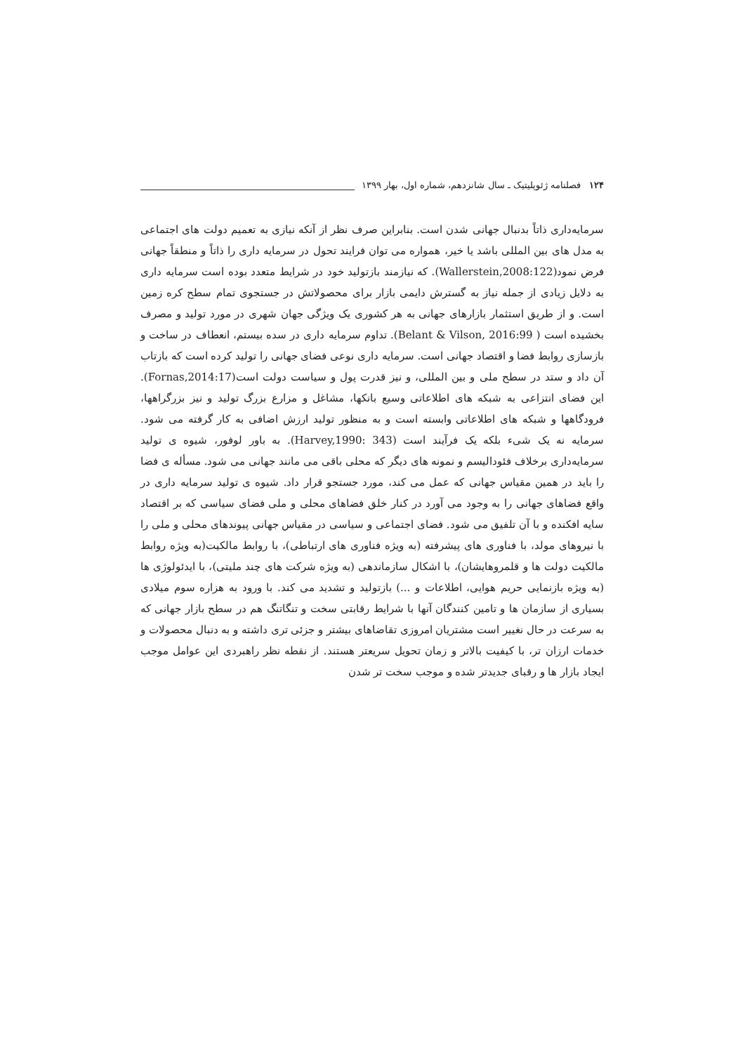۱۲۴ فصلنامه ژئوپلیتیک ـ سال شانزدهم، شماره اول، بهار ۱۳۹۹
سرمایه‌داری ذاتاً بدنبال جهانی شدن است. بنابراین صرف نظر از آنکه نیازی به تعمیم دولت های اجتماعی به مدل های بین المللی باشد یا خیر، همواره می توان فرایند تحول در سرمایه داری را ذاتاً و منطقاً جهانی فرض نمود(Wallerstein,2008:122). که نیازمند بازتولید خود در شرایط متعدد بوده است سرمایه داری به دلایل زیادی از جمله نیاز به گسترش دایمی بازار برای محصولاتش در جستجوی تمام سطح کره زمین است. و از طریق استثمار بازارهای جهانی به هر کشوری یک ویژگی جهان شهری در مورد تولید و مصرف بخشیده است ( Belant & Vilson, 2016:99). تداوم سرمایه داری در سده بیستم، انعطاف در ساخت و بازسازی روابط فضا و اقتصاد جهانی است. سرمایه داری نوعی فضای جهانی را تولید کرده است که بازتاب آن داد و ستد در سطح ملی و بین المللی، و نیز قدرت پول و سیاست دولت است(Fornas,2014:17). این فضای انتزاعی به شبکه های اطلاعاتی وسیع بانکها، مشاغل و مزارع بزرگ تولید و نیز بزرگراهها، فرودگاهها و شبکه های اطلاعاتی وابسته است و به منظور تولید ارزش اضافی به کار گرفته می شود. سرمایه نه یک شیء بلکه یک فرآیند است (Harvey,1990: 343). به باور لوفور، شیوه ی تولید سرمایه‌داری برخلاف فئودالیسم و نمونه های دیگر که محلی باقی می مانند جهانی می شود. مسأله ی فضا را باید در همین مقیاس جهانی که عمل می کند، مورد جستجو قرار داد. شیوه ی تولید سرمایه داری در واقع فضاهای جهانی را به وجود می آورد در کنار خلق فضاهای محلی و ملی فضای سیاسی که بر اقتصاد سایه افکنده و با آن تلفیق می شود. فضای اجتماعی و سیاسی در مقیاس جهانی پیوندهای محلی و ملی را با نیروهای مولد، با فناوری های پیشرفته (به ویژه فناوری های ارتباطی)، با روابط مالکیت(به ویژه روابط مالکیت دولت ها و قلمروهایشان)، با اشکال سازماندهی (به ویژه شرکت های چند ملیتی)، با ایدئولوژی ها (به ویژه بازنمایی حریم هوایی، اطلاعات و ...) بازتولید و تشدید می کند. با ورود به هزاره سوم میلادی بسیاری از سازمان ها و تامین کنندگان آنها با شرایط رقابتی سخت و تنگاتنگ هم در سطح بازار جهانی که به سرعت در حال نغییر است مشتریان امروزی تقاضاهای بیشتر و جزئی تری داشته و به دنبال محصولات و خدمات ارزان تر، با کیفیت بالاتر و زمان تحویل سریعتر هستند. از نقطه نظر راهبردی این عوامل موجب ایجاد بازار ها و رقبای جدیدتر شده و موجب سخت تر شدن